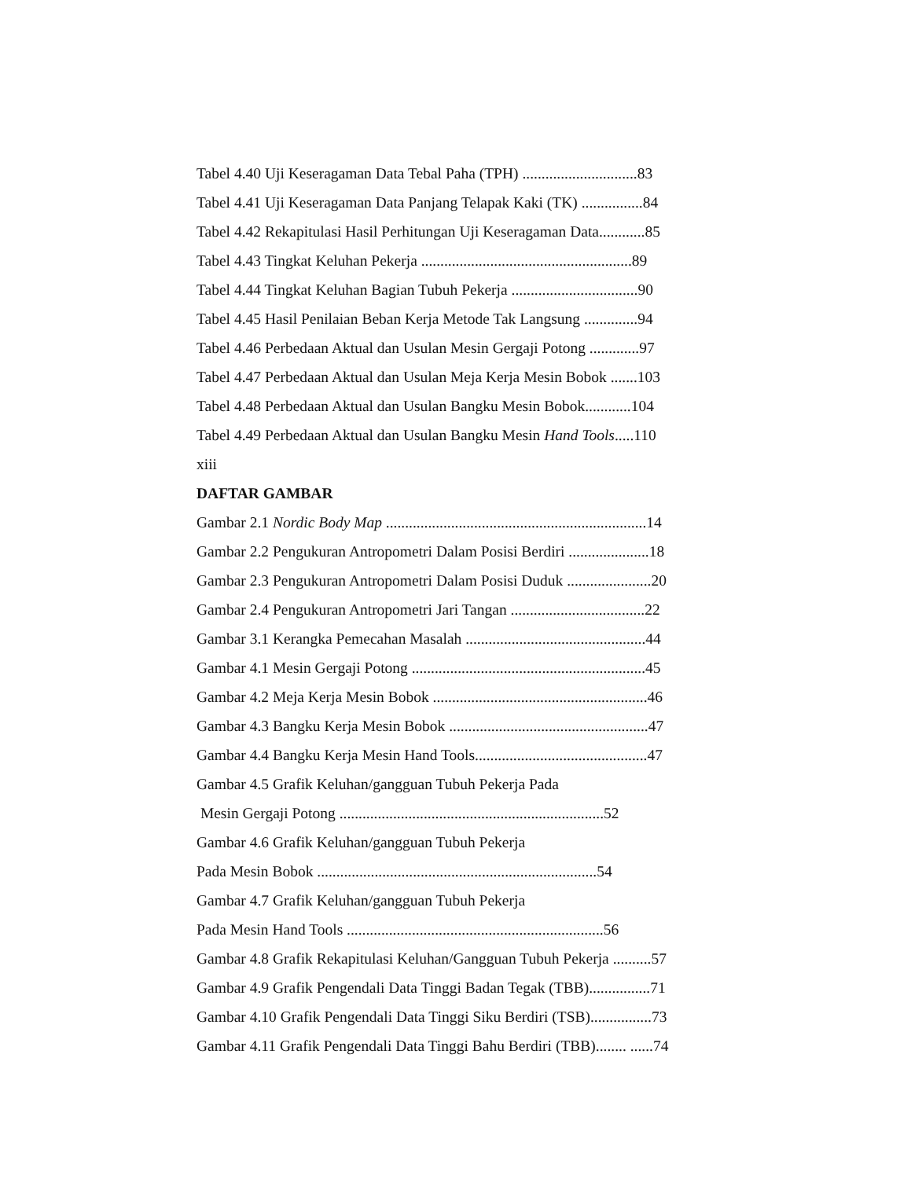Tabel 4.40 Uji Keseragaman Data Tebal Paha (TPH) ..............................83
Tabel 4.41 Uji Keseragaman Data Panjang Telapak Kaki (TK) ................84
Tabel 4.42 Rekapitulasi Hasil Perhitungan Uji Keseragaman Data............85
Tabel 4.43 Tingkat Keluhan Pekerja .......................................................89
Tabel 4.44 Tingkat Keluhan Bagian Tubuh Pekerja .................................90
Tabel 4.45 Hasil Penilaian Beban Kerja Metode Tak Langsung ..............94
Tabel 4.46 Perbedaan Aktual dan Usulan Mesin Gergaji Potong .............97
Tabel 4.47 Perbedaan Aktual dan Usulan Meja Kerja Mesin Bobok .......103
Tabel 4.48 Perbedaan Aktual dan Usulan Bangku Mesin Bobok............104
Tabel 4.49 Perbedaan Aktual dan Usulan Bangku Mesin Hand Tools.....110
xiii
DAFTAR GAMBAR
Gambar 2.1 Nordic Body Map ....................................................................14
Gambar 2.2 Pengukuran Antropometri Dalam Posisi Berdiri .....................18
Gambar 2.3 Pengukuran Antropometri Dalam Posisi Duduk ......................20
Gambar 2.4 Pengukuran Antropometri Jari Tangan ...................................22
Gambar 3.1 Kerangka Pemecahan Masalah ...............................................44
Gambar 4.1 Mesin Gergaji Potong .............................................................45
Gambar 4.2 Meja Kerja Mesin Bobok ........................................................46
Gambar 4.3 Bangku Kerja Mesin Bobok ....................................................47
Gambar 4.4 Bangku Kerja Mesin Hand Tools.............................................47
Gambar 4.5 Grafik Keluhan/gangguan Tubuh Pekerja Pada
Mesin Gergaji Potong .....................................................................52
Gambar 4.6 Grafik Keluhan/gangguan Tubuh Pekerja
Pada Mesin Bobok .........................................................................54
Gambar 4.7 Grafik Keluhan/gangguan Tubuh Pekerja
Pada Mesin Hand Tools ...................................................................56
Gambar 4.8 Grafik Rekapitulasi Keluhan/Gangguan Tubuh Pekerja ..........57
Gambar 4.9 Grafik Pengendali Data Tinggi Badan Tegak (TBB)................71
Gambar 4.10 Grafik Pengendali Data Tinggi Siku Berdiri (TSB)................73
Gambar 4.11 Grafik Pengendali Data Tinggi Bahu Berdiri (TBB)........ ......74